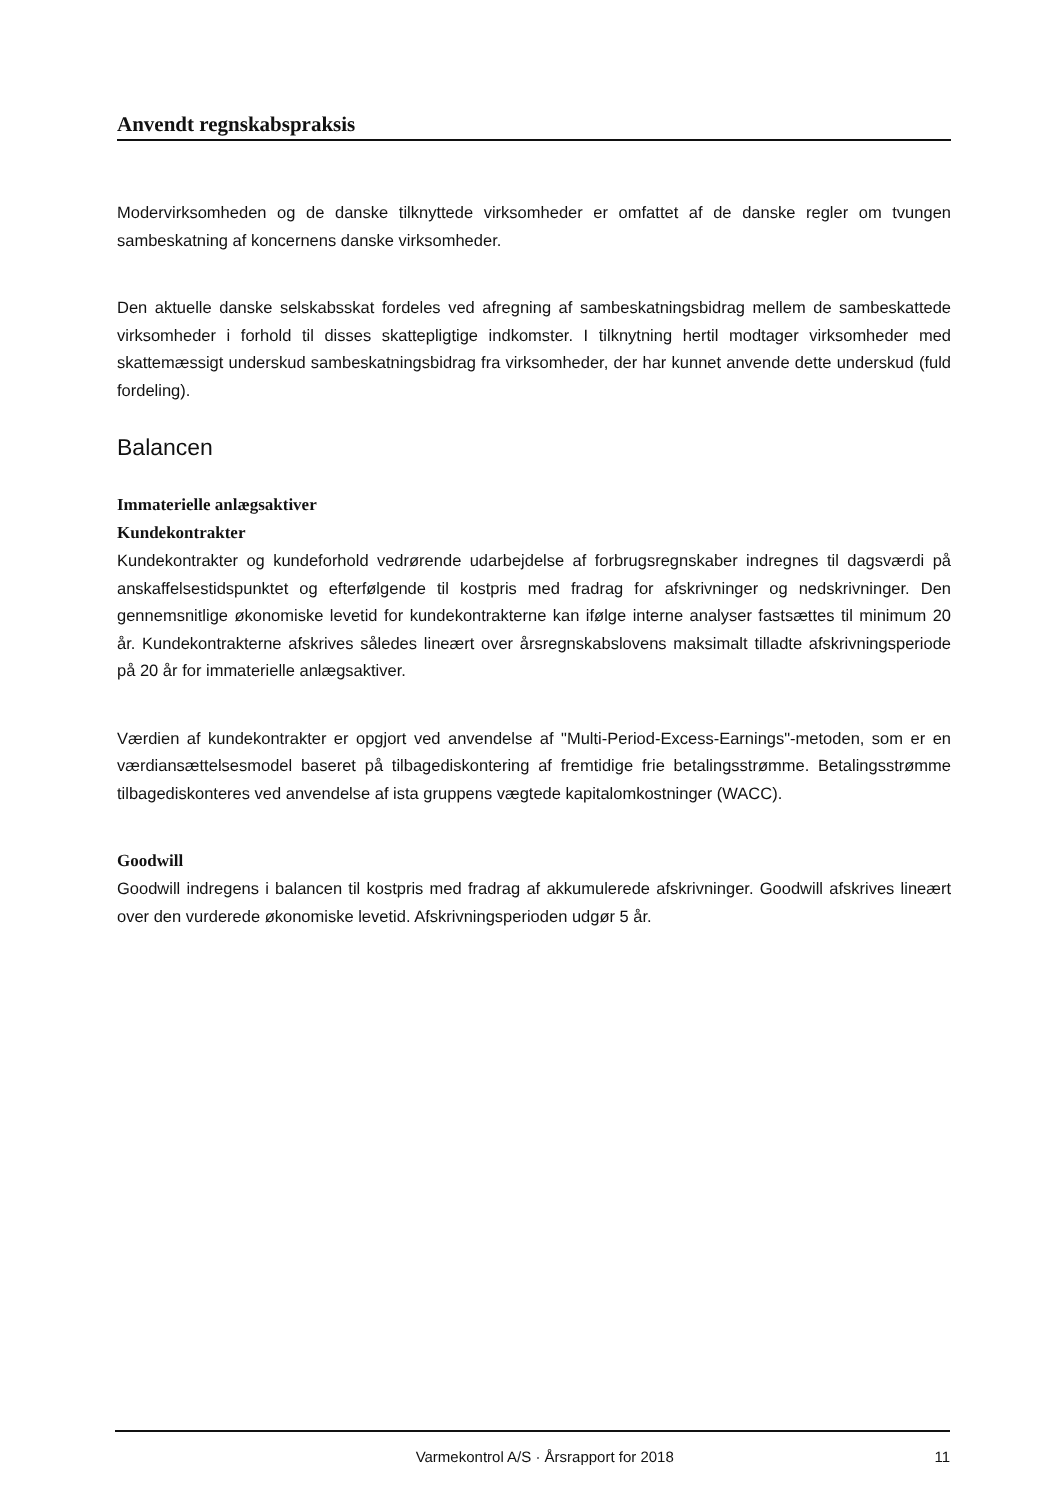Anvendt regnskabspraksis
Modervirksomheden og de danske tilknyttede virksomheder er omfattet af de danske regler om tvungen sambeskatning af koncernens danske virksomheder.
Den aktuelle danske selskabsskat fordeles ved afregning af sambeskatningsbidrag mellem de sambeskattede virksomheder i forhold til disses skattepligtige indkomster. I tilknytning hertil modtager virksomheder med skattemæssigt underskud sambeskatningsbidrag fra virksomheder, der har kunnet anvende dette underskud (fuld fordeling).
Balancen
Immaterielle anlægsaktiver
Kundekontrakter
Kundekontrakter og kundeforhold vedrørende udarbejdelse af forbrugsregnskaber indregnes til dagsværdi på anskaffelsestidspunktet og efterfølgende til kostpris med fradrag for afskrivninger og nedskrivninger. Den gennemsnitlige økonomiske levetid for kundekontrakterne kan ifølge interne analyser fastsættes til minimum 20 år. Kundekontrakterne afskrives således lineært over årsregnskabslovens maksimalt tilladte afskrivningsperiode på 20 år for immaterielle anlægsaktiver.
Værdien af kundekontrakter er opgjort ved anvendelse af "Multi-Period-Excess-Earnings"-metoden, som er en værdiansættelsesmodel baseret på tilbagediskontering af fremtidige frie betalingsstrømme. Betalingsstrømme tilbagediskonteres ved anvendelse af ista gruppens vægtede kapitalomkostninger (WACC).
Goodwill
Goodwill indregens i balancen til kostpris med fradrag af akkumulerede afskrivninger. Goodwill afskrives lineært over den vurderede økonomiske levetid. Afskrivningsperioden udgør 5 år.
Varmekontrol A/S · Årsrapport for 2018 11